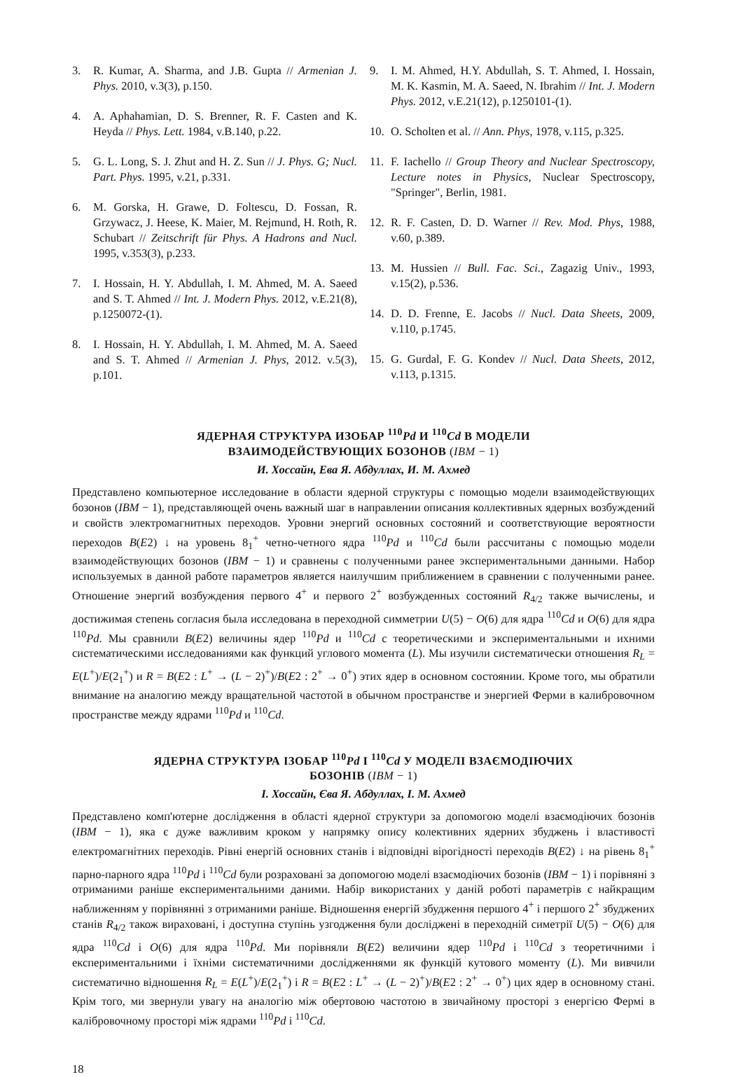3. R. Kumar, A. Sharma, and J.B. Gupta // Armenian J. Phys. 2010, v.3(3), p.150.
4. A. Aphahamian, D. S. Brenner, R. F. Casten and K. Heyda // Phys. Lett. 1984, v.B.140, p.22.
5. G. L. Long, S. J. Zhut and H. Z. Sun // J. Phys. G; Nucl. Part. Phys. 1995, v.21, p.331.
6. M. Gorska, H. Grawe, D. Foltescu, D. Fossan, R. Grzywacz, J. Heese, K. Maier, M. Rejmund, H. Roth, R. Schubart // Zeitschrift für Phys. A Hadrons and Nucl. 1995, v.353(3), p.233.
7. I. Hossain, H. Y. Abdullah, I. M. Ahmed, M. A. Saeed and S. T. Ahmed // Int. J. Modern Phys. 2012, v.E.21(8), p.1250072-(1).
8. I. Hossain, H. Y. Abdullah, I. M. Ahmed, M. A. Saeed and S. T. Ahmed // Armenian J. Phys, 2012. v.5(3), p.101.
9. I. M. Ahmed, H.Y. Abdullah, S. T. Ahmed, I. Hossain, M. K. Kasmin, M. A. Saeed, N. Ibrahim // Int. J. Modern Phys. 2012, v.E.21(12), p.1250101-(1).
10. O. Scholten et al. // Ann. Phys, 1978, v.115, p.325.
11. F. Iachello // Group Theory and Nuclear Spectroscopy, Lecture notes in Physics, Nuclear Spectroscopy, "Springer", Berlin, 1981.
12. R. F. Casten, D. D. Warner // Rev. Mod. Phys, 1988, v.60, p.389.
13. M. Hussien // Bull. Fac. Sci., Zagazig Univ., 1993, v.15(2), p.536.
14. D. D. Frenne, E. Jacobs // Nucl. Data Sheets, 2009, v.110, p.1745.
15. G. Gurdal, F. G. Kondev // Nucl. Data Sheets, 2012, v.113, p.1315.
ЯДЕРНАЯ СТРУКТУРА ИЗОБАР <sup>110</sup>Pd И <sup>110</sup>Cd В МОДЕЛИ
ВЗАИМОДЕЙСТВУЮЩИХ БОЗОНОВ (IBM − 1)
И. Хоссайн, Ева Я. Абдуллах, И. М. Ахмед
Представлено компьютерное исследование в области ядерной структуры с помощью модели взаимодействующих бозонов (IBM − 1), представляющей очень важный шаг в направлении описания коллективных ядерных возбуждений и свойств электромагнитных переходов. Уровни энергий основных состояний и соответствующие вероятности переходов B(E2) ↓ на уровень 8<sub>1</sub><sup>+</sup> четно-четного ядра <sup>110</sup>Pd и <sup>110</sup>Cd были рассчитаны с помощью модели взаимодействующих бозонов (IBM − 1) и сравнены с полученными ранее экспериментальными данными. Набор используемых в данной работе параметров является наилучшим приближением в сравнении с полученными ранее. Отношение энергий возбуждения первого 4<sup>+</sup> и первого 2<sup>+</sup> возбужденных состояний R<sub>4/2</sub> также вычислены, и достижимая степень согласия была исследована в переходной симметрии U(5) − O(6) для ядра <sup>110</sup>Cd и O(6) для ядра <sup>110</sup>Pd. Мы сравнили B(E2) величины ядер <sup>110</sup>Pd и <sup>110</sup>Cd с теоретическими и экспериментальными и ихними систематическими исследованиями как функций углового момента (L). Мы изучили систематически отношения R<sub>L</sub> = E(L<sup>+</sup>)/E(2<sub>1</sub><sup>+</sup>) и R = B(E2 : L<sup>+</sup> → (L − 2)<sup>+</sup>)/B(E2 : 2<sup>+</sup> → 0<sup>+</sup>) этих ядер в основном состоянии. Кроме того, мы обратили внимание на аналогию между вращательной частотой в обычном пространстве и энергией Ферми в калибровочном пространстве между ядрами <sup>110</sup>Pd и <sup>110</sup>Cd.
ЯДЕРНА СТРУКТУРА ІЗОБАР <sup>110</sup>Pd І <sup>110</sup>Cd У МОДЕЛІ ВЗАЄМОДІЮЧИХ
БОЗОНІВ (IBM − 1)
І. Хоссайн, Єва Я. Абдуллах, І. М. Ахмед
Представлено комп'ютерне дослідження в області ядерної структури за допомогою моделі взаємодіючих бозонів (IBM − 1), яка є дуже важливим кроком у напрямку опису колективних ядерних збуджень і властивості електромагнітних переходів. Рівні енергій основних станів і відповідні вірогідності переходів B(E2) ↓ на рівень 8<sub>1</sub><sup>+</sup> парно-парного ядра <sup>110</sup>Pd і <sup>110</sup>Cd були розраховані за допомогою моделі взаємодіючих бозонів (IBM − 1) і порівняні з отриманими раніше експериментальними даними. Набір використаних у даній роботі параметрів є найкращим наближенням у порівнянні з отриманими раніше. Відношення енергій збудження першого 4<sup>+</sup> і першого 2<sup>+</sup> збуджених станів R<sub>4/2</sub> також вираховані, і доступна ступінь узгодження були досліджені в переходній симетрії U(5) − O(6) для ядра <sup>110</sup>Cd і O(6) для ядра <sup>110</sup>Pd. Ми порівняли B(E2) величини ядер <sup>110</sup>Pd і <sup>110</sup>Cd з теоретичними і експериментальними і їхніми систематичними дослідженнями як функцій кутового моменту (L). Ми вивчили систематично відношення R<sub>L</sub> = E(L<sup>+</sup>)/E(2<sub>1</sub><sup>+</sup>) і R = B(E2 : L<sup>+</sup> → (L − 2)<sup>+</sup>)/B(E2 : 2<sup>+</sup> → 0<sup>+</sup>) цих ядер в основному стані. Крім того, ми звернули увагу на аналогію між обертовою частотою в звичайному просторі з енергією Фермі в калібровочному просторі між ядрами <sup>110</sup>Pd і <sup>110</sup>Cd.
18